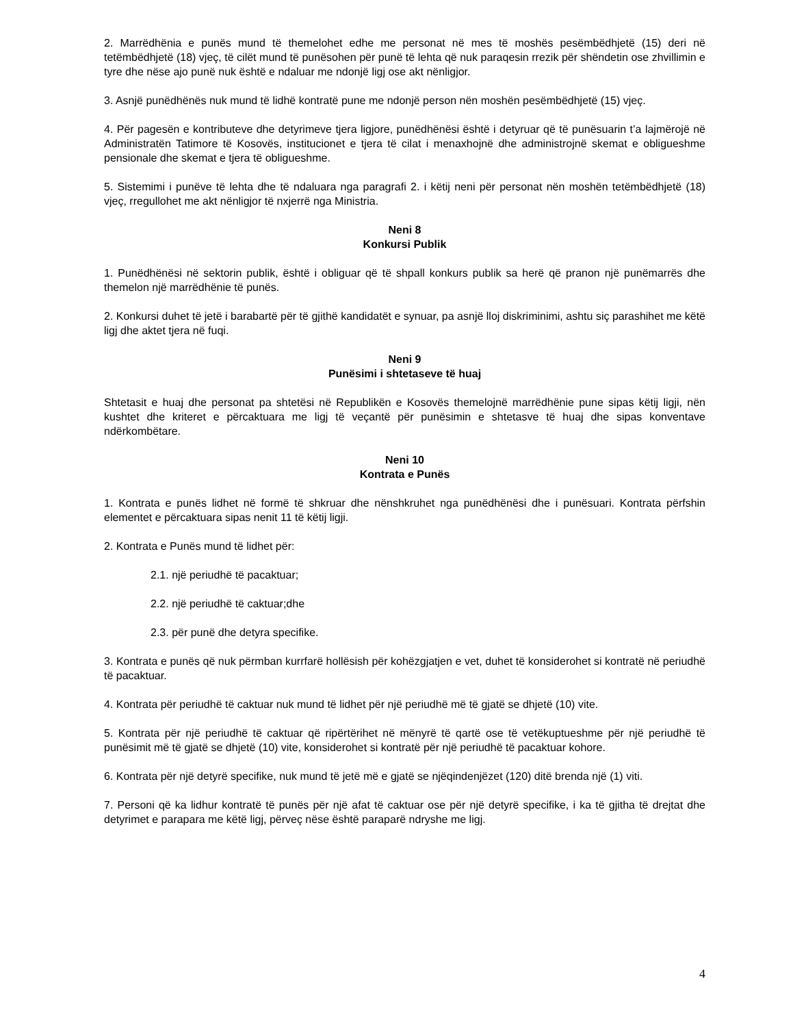2. Marrëdhënia e punës mund të themelohet edhe me personat në mes të moshës pesëmbëdhjetë (15) deri në tetëmbëdhjetë (18) vjeç, të cilët mund të punësohen për punë të lehta që nuk paraqesin rrezik për shëndetin ose zhvillimin e tyre dhe nëse ajo punë nuk është e ndaluar me ndonjë ligj ose akt nënligjor.
3. Asnjë punëdhënës nuk mund të lidhë kontratë pune me ndonjë person nën moshën pesëmbëdhjetë (15) vjeç.
4. Për pagesën e kontributeve dhe detyrimeve tjera ligjore, punëdhënësi është i detyruar që të punësuarin t’a lajmërojë në Administratën Tatimore të Kosovës, institucionet e tjera të cilat i menaxhojnë dhe administrojnë skemat e obligueshme pensionale dhe skemat e tjera të obligueshme.
5. Sistemimi i punëve të lehta dhe të ndaluara nga paragrafi 2. i këtij neni për personat nën moshën tetëmbëdhjetë (18) vjeç, rregullohet me akt nënligjor të nxjerrë nga Ministria.
Neni 8
Konkursi Publik
1. Punëdhënësi në sektorin publik, është i obliguar që të shpall konkurs publik sa herë që pranon një punëmarrës dhe themelon një marrëdhënie të punës.
2. Konkursi duhet të jetë i barabartë për të gjithë kandidatët e synuar, pa asnjë lloj diskriminimi, ashtu siç parashihet me këtë ligj dhe aktet tjera në fuqi.
Neni 9
Punësimi i shtetaseve të huaj
Shtetasit e huaj dhe personat pa shtetësi në Republikën e Kosovës themelojnë marrëdhënie pune sipas këtij ligji, nën kushtet dhe kriteret e përcaktuara me ligj të veçantë për punësimin e shtetasve të huaj dhe sipas konventave ndërkombëtare.
Neni 10
Kontrata e Punës
1. Kontrata e punës lidhet në formë të shkruar dhe nënshkruhet nga punëdhënësi dhe i punësuari. Kontrata përfshin elementet e përcaktuara sipas nenit 11 të këtij ligji.
2. Kontrata e Punës mund të lidhet për:
2.1. një periudhë të pacaktuar;
2.2. një periudhë të caktuar;dhe
2.3. për punë dhe detyra specifike.
3. Kontrata e punës që nuk përmban kurrfarë hollësish për kohëzgjatjen e vet, duhet të konsiderohet si kontratë në periudhë të pacaktuar.
4. Kontrata për periudhë të caktuar nuk mund të lidhet për një periudhë më të gjatë se dhjetë (10) vite.
5. Kontrata për një periudhë të caktuar që ripërtërihet në mënyrë të qartë ose të vetëkuptueshme për një periudhë të punësimit më të gjatë se dhjetë (10) vite, konsiderohet si kontratë për një periudhë të pacaktuar kohore.
6. Kontrata për një detyrë specifike, nuk mund të jetë më e gjatë se njëqindenjëzet (120) ditë brenda një (1) viti.
7. Personi që ka lidhur kontratë të punës për një afat të caktuar ose për një detyrë specifike, i ka të gjitha të drejtat dhe detyrimet e parapara me këtë ligj, përveç nëse është paraparë ndryshe me ligj.
4